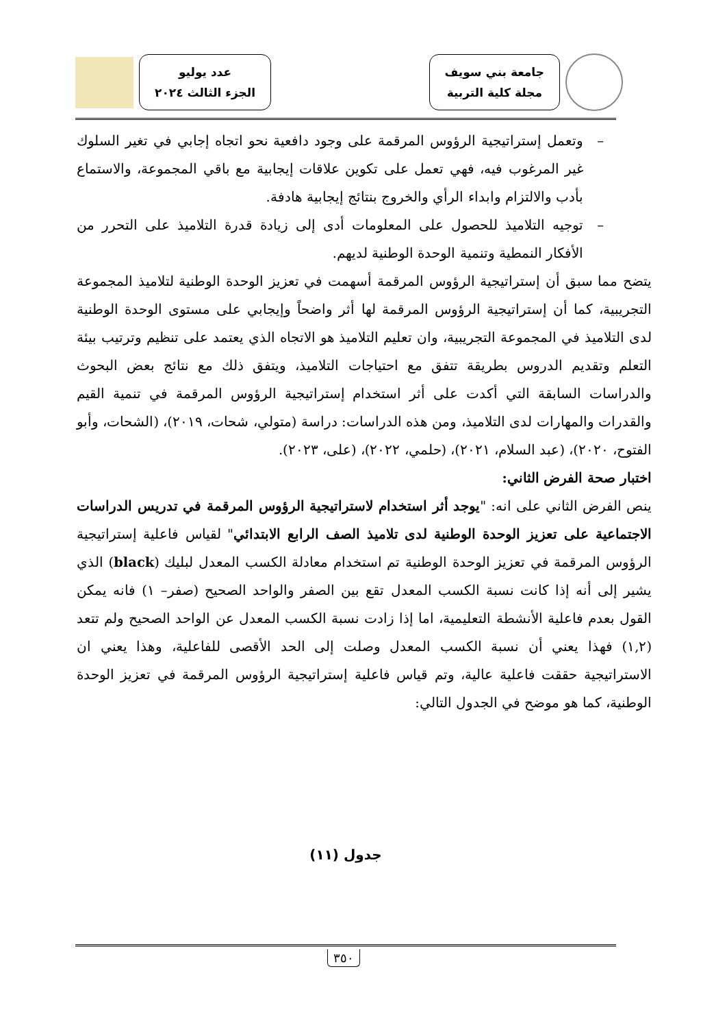جامعة بني سويف
مجلة كلية التربية
عدد يوليو
الجزء الثالث ٢٠٢٤
– وتعمل إستراتيجية الرؤوس المرقمة على وجود دافعية نحو اتجاه إجابي في تغير السلوك غير المرغوب فيه، فهي تعمل على تكوين علاقات إيجابية مع باقي المجموعة، والاستماع بأدب والالتزام وابداء الرأي والخروج بنتائج إيجابية هادفة.
– توجيه التلاميذ للحصول على المعلومات أدى إلى زيادة قدرة التلاميذ على التحرر من الأفكار النمطية وتنمية الوحدة الوطنية لديهم.
يتضح مما سبق أن إستراتيجية الرؤوس المرقمة أسهمت في تعزيز الوحدة الوطنية لتلاميذ المجموعة التجريبية، كما أن إستراتيجية الرؤوس المرقمة لها أثر واضحاً وإيجابي على مستوى الوحدة الوطنية لدى التلاميذ في المجموعة التجريبية، وان تعليم التلاميذ هو الاتجاه الذي يعتمد على تنظيم وترتيب بيئة التعلم وتقديم الدروس بطريقة تتفق مع احتياجات التلاميذ، ويتفق ذلك مع نتائج بعض البحوث والدراسات السابقة التي أكدت على أثر استخدام إستراتيجية الرؤوس المرقمة في تنمية القيم والقدرات والمهارات لدى التلاميذ، ومن هذه الدراسات: دراسة (متولي، شحات، ٢٠١٩)، (الشحات، وأبو الفتوح، ٢٠٢٠)، (عبد السلام، ٢٠٢١)، (حلمي، ٢٠٢٢)، (على، ٢٠٢٣).
اختبار صحة الفرض الثاني:
ينص الفرض الثاني على انه: "يوجد أثر استخدام لاستراتيجية الرؤوس المرقمة في تدريس الدراسات الاجتماعية على تعزيز الوحدة الوطنية لدى تلاميذ الصف الرابع الابتدائي" لقياس فاعلية إستراتيجية الرؤوس المرقمة في تعزيز الوحدة الوطنية تم استخدام معادلة الكسب المعدل لبليك (black) الذي يشير إلى أنه إذا كانت نسبة الكسب المعدل تقع بين الصفر والواحد الصحيح (صفر– ١) فانه يمكن القول بعدم فاعلية الأنشطة التعليمية، اما إذا زادت نسبة الكسب المعدل عن الواحد الصحيح ولم تتعد (١,٢) فهذا يعني أن نسبة الكسب المعدل وصلت إلى الحد الأقصى للفاعلية، وهذا يعني ان الاستراتيجية حققت فاعلية عالية، وتم قياس فاعلية إستراتيجية الرؤوس المرقمة في تعزيز الوحدة الوطنية، كما هو موضح في الجدول التالي:
جدول (١١)
٣٥٠